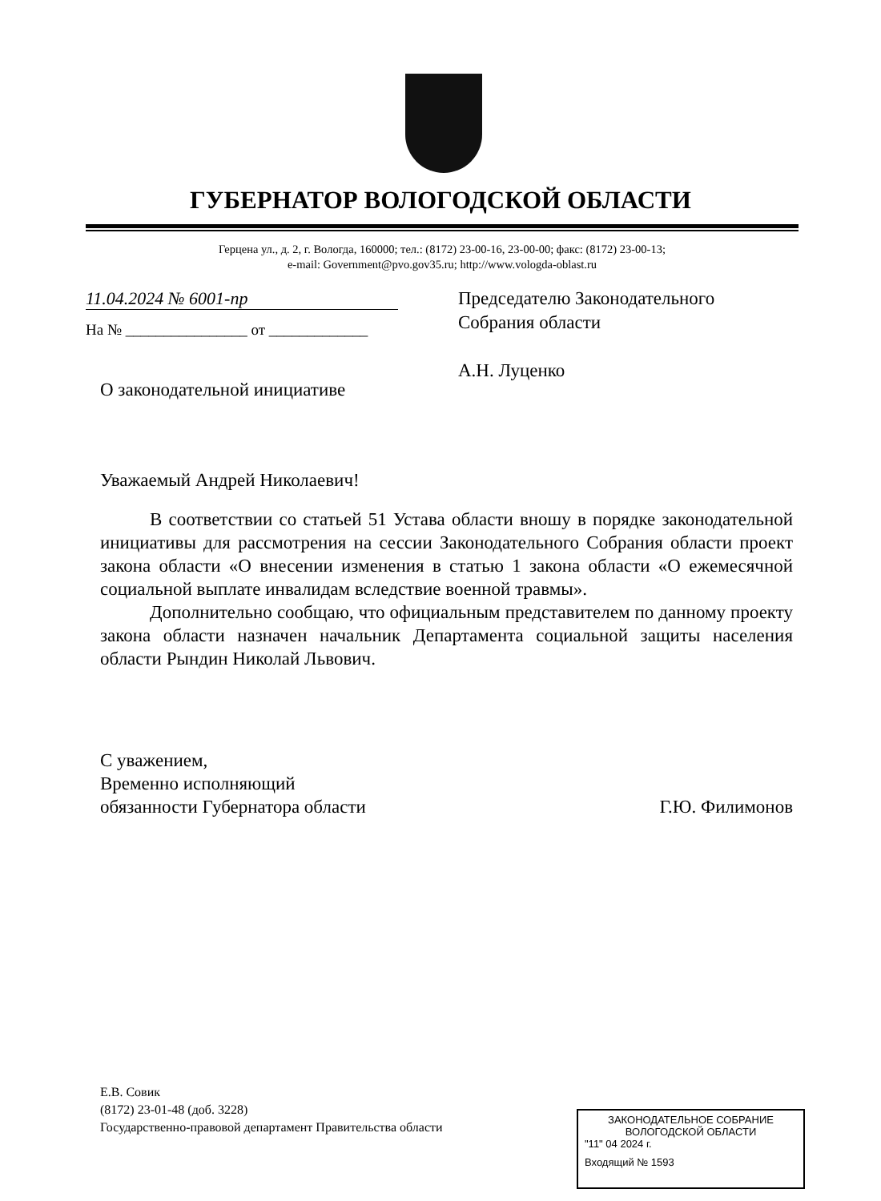ГУБЕРНАТОР ВОЛОГОДСКОЙ ОБЛАСТИ
Герцена ул., д. 2, г. Вологда, 160000; тел.: (8172) 23-00-16, 23-00-00; факс: (8172) 23-00-13;
e-mail: Government@pvo.gov35.ru; http://www.vologda-oblast.ru
11.04.2024 № 6001-пр
На № ________________ от _____________
Председателю Законодательного
Собрания области
А.Н. Луценко
О законодательной инициативе
Уважаемый Андрей Николаевич!
В соответствии со статьей 51 Устава области вношу в порядке законодательной инициативы для рассмотрения на сессии Законодательного Собрания области проект закона области «О внесении изменения в статью 1 закона области «О ежемесячной социальной выплате инвалидам вследствие военной травмы».
Дополнительно сообщаю, что официальным представителем по данному проекту закона области назначен начальник Департамента социальной защиты населения области Рындин Николай Львович.
С уважением,
Временно исполняющий
обязанности Губернатора области
Г.Ю. Филимонов
Е.В. Совик
(8172) 23-01-48 (доб. 3228)
Государственно-правовой департамент Правительства области
ЗАКОНОДАТЕЛЬНОЕ СОБРАНИЕ
ВОЛОГОДСКОЙ ОБЛАСТИ
"11" 04 2024 г.
Входящий № 1593